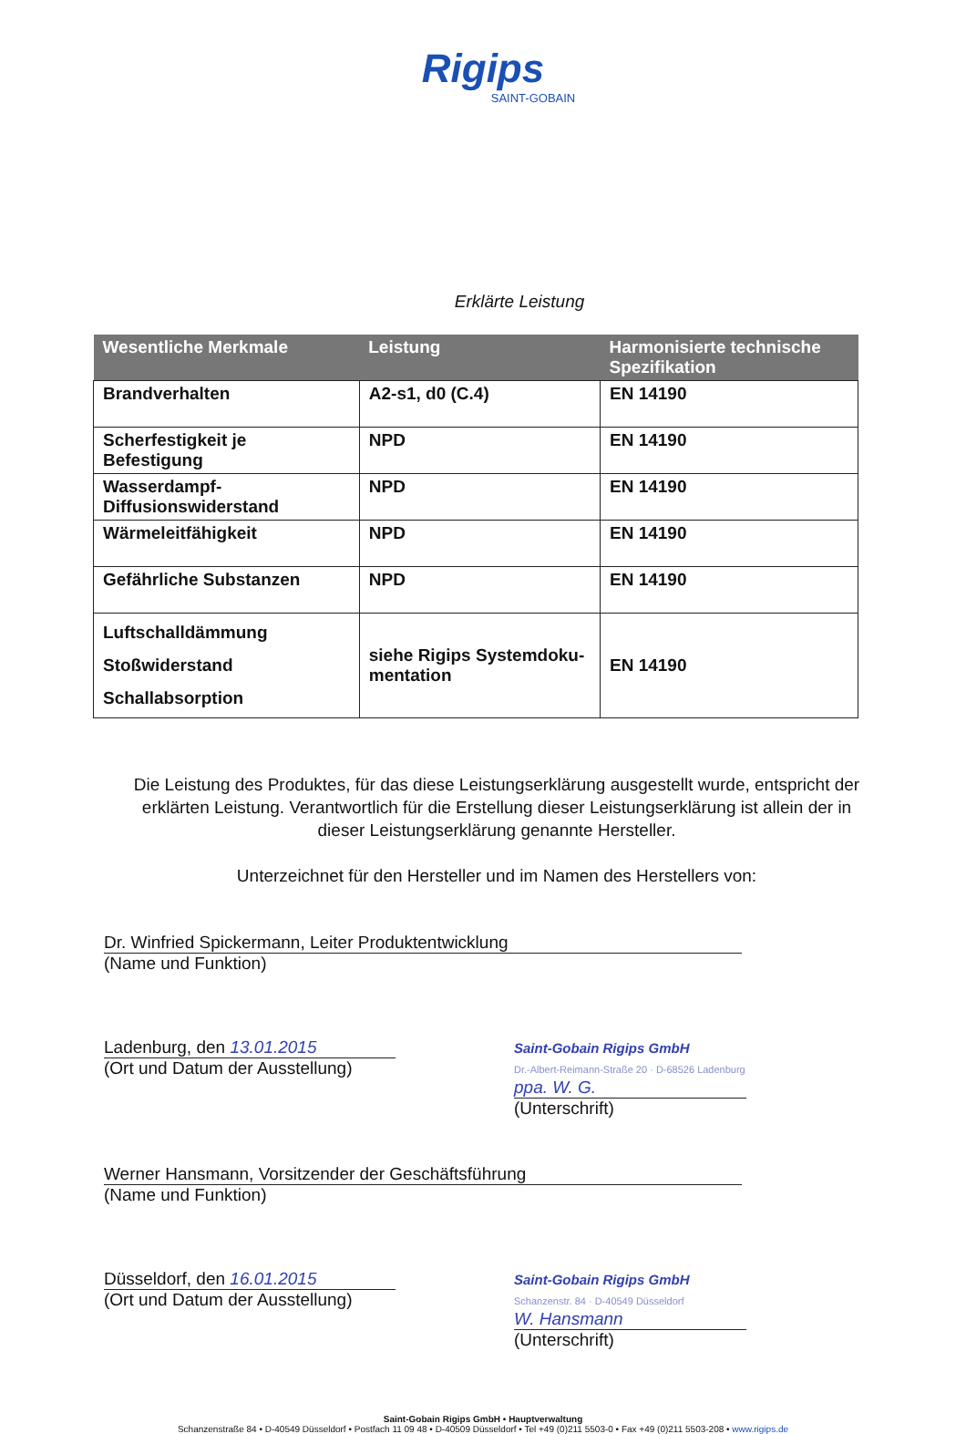Rigips
SAINT-GOBAIN
Erklärte Leistung
| Wesentliche Merkmale | Leistung | Harmonisierte technische Spezifikation |
| --- | --- | --- |
| Brandverhalten | A2-s1, d0 (C.4) | EN 14190 |
| Scherfestigkeit je Befestigung | NPD | EN 14190 |
| Wasserdampf-Diffusionswiderstand | NPD | EN 14190 |
| Wärmeleitfähigkeit | NPD | EN 14190 |
| Gefährliche Substanzen | NPD | EN 14190 |
| Luftschalldämmung Stoßwiderstand Schallabsorption | siehe Rigips Systemdoku-mentation | EN 14190 |
Die Leistung des Produktes, für das diese Leistungserklärung ausgestellt wurde, entspricht der erklärten Leistung. Verantwortlich für die Erstellung dieser Leistungserklärung ist allein der in dieser Leistungserklärung genannte Hersteller.
Unterzeichnet für den Hersteller und im Namen des Herstellers von:
Dr. Winfried Spickermann, Leiter Produktentwicklung
(Name und Funktion)
Ladenburg, den 13.01.2015
(Ort und Datum der Ausstellung)
Saint-Gobain Rigips GmbH
Dr.-Albert-Reimann-Straße 20 · D-68526 Ladenburg
ppa. W. G.
(Unterschrift)
Werner Hansmann, Vorsitzender der Geschäftsführung
(Name und Funktion)
Düsseldorf, den 16.01.2015
(Ort und Datum der Ausstellung)
Saint-Gobain Rigips GmbH
Schanzenstr. 84 · D-40549 Düsseldorf
W. Hansmann
(Unterschrift)
Saint-Gobain Rigips GmbH • Hauptverwaltung
Schanzenstraße 84 • D-40549 Düsseldorf • Postfach 11 09 48 • D-40509 Düsseldorf • Tel +49 (0)211 5503-0 • Fax +49 (0)211 5503-208 • www.rigips.de